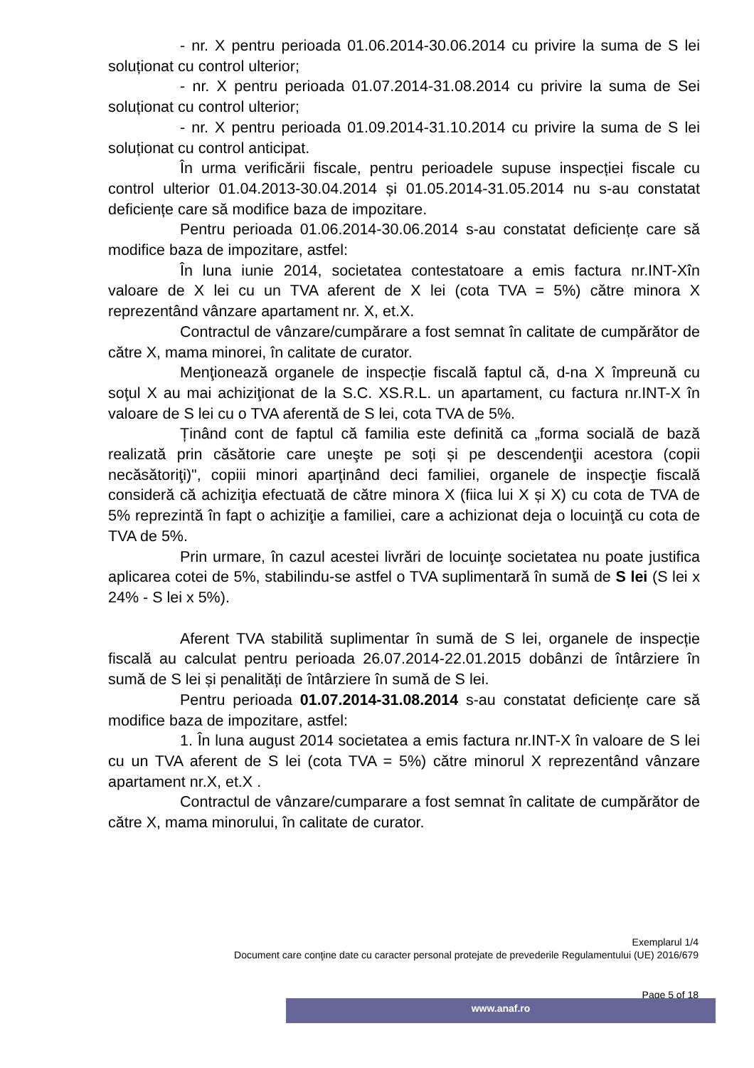- nr. X pentru perioada 01.06.2014-30.06.2014 cu privire la suma de S lei soluționat cu control ulterior;
- nr. X pentru perioada 01.07.2014-31.08.2014 cu privire la suma de Sei soluționat cu control ulterior;
- nr. X pentru perioada 01.09.2014-31.10.2014 cu privire la suma de S lei soluționat cu control anticipat.
În urma verificării fiscale, pentru perioadele supuse inspecției fiscale cu control ulterior 01.04.2013-30.04.2014 și 01.05.2014-31.05.2014 nu s-au constatat deficiențe care să modifice baza de impozitare.
Pentru perioada 01.06.2014-30.06.2014 s-au constatat deficiențe care să modifice baza de impozitare, astfel:
În luna iunie 2014, societatea contestatoare a emis factura nr.INT-Xîn valoare de X lei cu un TVA aferent de X lei (cota TVA = 5%) către minora X reprezentând vânzare apartament nr. X, et.X.
Contractul de vânzare/cumpărare a fost semnat în calitate de cumpărător de către X, mama minorei, în calitate de curator.
Menţionează organele de inspecție fiscală faptul că, d-na X împreună cu soţul X au mai achiziţionat de la S.C. XS.R.L. un apartament, cu factura nr.INT-X în valoare de S lei cu o TVA aferentă de S lei, cota TVA de 5%.
Ținând cont de faptul că familia este definită ca „forma socială de bază realizată prin căsătorie care uneşte pe soți și pe descendenţii acestora (copii necăsătoriţi)", copiii minori aparţinând deci familiei, organele de inspecţie fiscală consideră că achiziţia efectuată de către minora X (fiica lui X și X) cu cota de TVA de 5% reprezintă în fapt o achiziţie a familiei, care a achizionat deja o locuinţă cu cota de TVA de 5%.
Prin urmare, în cazul acestei livrări de locuinţe societatea nu poate justifica aplicarea cotei de 5%, stabilindu-se astfel o TVA suplimentară în sumă de S lei (S lei x 24% - S lei x 5%).
Aferent TVA stabilită suplimentar în sumă de S lei, organele de inspecție fiscală au calculat pentru perioada 26.07.2014-22.01.2015 dobânzi de întârziere în sumă de S lei și penalități de întârziere în sumă de S lei.
Pentru perioada 01.07.2014-31.08.2014 s-au constatat deficiențe care să modifice baza de impozitare, astfel:
1. În luna august 2014 societatea a emis factura nr.INT-X în valoare de S lei cu un TVA aferent de S lei (cota TVA = 5%) către minorul X reprezentând vânzare apartament nr.X, et.X .
Contractul de vânzare/cumparare a fost semnat în calitate de cumpărător de către X, mama minorului, în calitate de curator.
Exemplarul 1/4
Document care conţine date cu caracter personal protejate de prevederile Regulamentului (UE) 2016/679
Page 5 of 18
www.anaf.ro